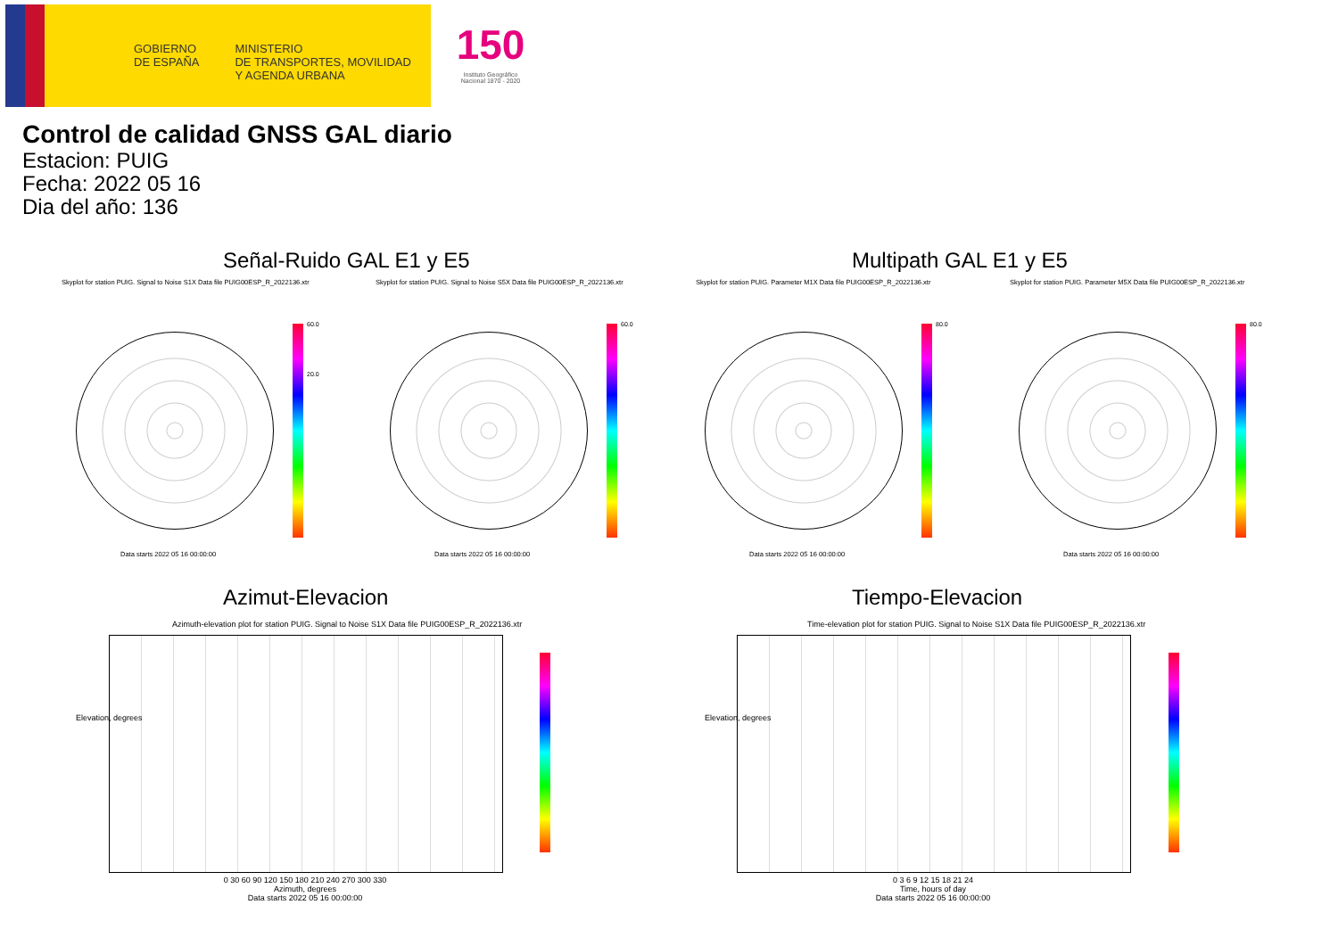GOBIERNO
DE ESPAÑA
MINISTERIO
DE TRANSPORTES, MOVILIDAD
Y AGENDA URBANA
150
Instituto Geográfico Nacional 1870 - 2020
Control de calidad GNSS GAL diario
Estacion: PUIG
Fecha: 2022 05 16
Dia del año: 136
Señal-Ruido GAL E1 y E5 Multipath GAL E1 y E5
Skyplot for station PUIG. Signal to Noise S1X Data file PUIG00ESP_R_2022136.xtr
Skyplot for station PUIG. Signal to Noise S5X Data file PUIG00ESP_R_2022136.xtr
Skyplot for station PUIG. Parameter M1X Data file PUIG00ESP_R_2022136.xtr
Skyplot for station PUIG. Parameter M5X Data file PUIG00ESP_R_2022136.xtr
60.0
20.0
60.0 80.0 80.0
Data starts 2022 05 16 00:00:00
Data starts 2022 05 16 00:00:00
Data starts 2022 05 16 00:00:00
Data starts 2022 05 16 00:00:00
Azimut-Elevacion Tiempo-Elevacion
Azimuth-elevation plot for station PUIG. Signal to Noise S1X Data file PUIG00ESP_R_2022136.xtr
Time-elevation plot for station PUIG. Signal to Noise S1X Data file PUIG00ESP_R_2022136.xtr
0 30 60 90 120 150 180 210 240 270 300 330
Azimuth, degrees
Data starts 2022 05 16 00:00:00
0 3 6 9 12 15 18 21 24
Time, hours of day
Data starts 2022 05 16 00:00:00
Elevation, degrees Elevation, degrees